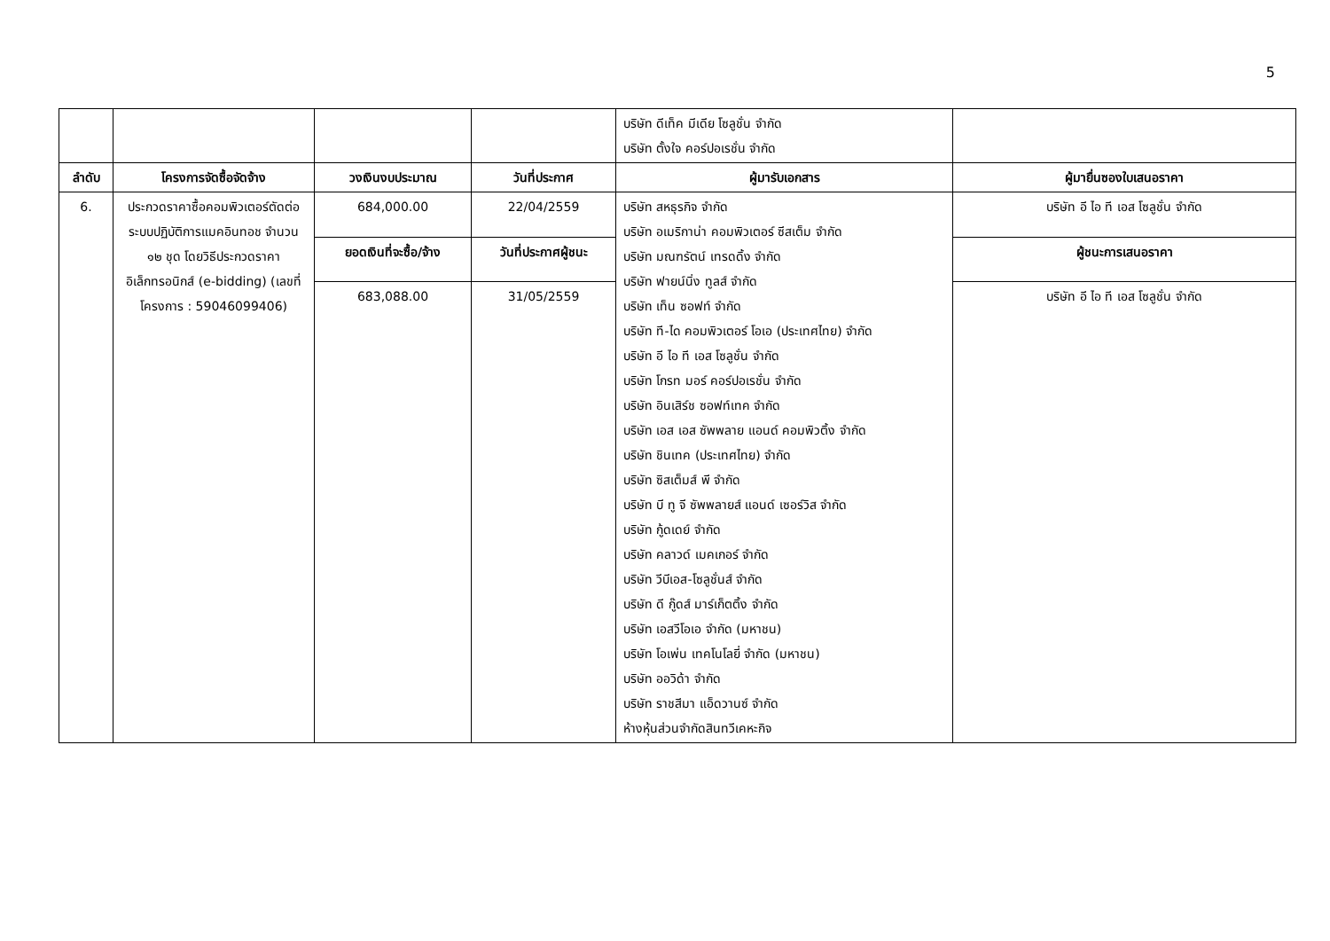5
| | | | | บริษัท ดีเท็ค มีเดีย โซลูชั่น จำกัด บริษัท ตั้งใจ คอร์ปอเรชั่น จำกัด | |
| ลำดับ | โครงการจัดซื้อจัดจ้าง | วงเงินงบประมาณ | วันที่ประกาศ | ผู้มารับเอกสาร | ผู้มายื่นซองใบเสนอราคา |
| 6. | ประกวดราคาซื้อคอมพิวเตอร์ตัดต่อระบบปฏิบัติการแมคอินทอช จำนวน ๑๒ ชุด โดยวิธีประกวดราคาอิเล็กทรอนิกส์ (e-bidding) (เลขที่โครงการ : 59046099406) | 684,000.00 | 22/04/2559 | บริษัท สหธุรกิจ จำกัด บริษัท อเมริกาน่า คอมพิวเตอร์ ซีสเต็ม จำกัด บริษัท มณฑรัตน์ เทรดดิ้ง จำกัด บริษัท ฟายน์นิ่ง ทูลส์ จำกัด บริษัท เท็น ซอฟท์ จำกัด บริษัท ที-ได คอมพิวเตอร์ โอเอ (ประเทศไทย) จำกัด บริษัท อี ไอ ที เอส โซลูชั่น จำกัด บริษัท โกรท มอร์ คอร์ปอเรชั่น จำกัด บริษัท อินเสิร์ช ซอฟท์เทค จำกัด บริษัท เอส เอส ซัพพลาย แอนด์ คอมพิวติ้ง จำกัด บริษัท ชินเทค (ประเทศไทย) จำกัด บริษัท ซิสเต็มส์ พี จำกัด บริษัท บี ทู จี ซัพพลายส์ แอนด์ เซอร์วิส จำกัด บริษัท กู้ดเดย์ จำกัด บริษัท คลาวด์ เมคเกอร์ จำกัด บริษัท วีบีเอส-โซลูชั่นส์ จำกัด บริษัท ดี กู๊ดส์ มาร์เก็ตติ้ง จำกัด บริษัท เอสวีโอเอ จำกัด (มหาชน) บริษัท โอเพ่น เทคโนโลยี่ จำกัด (มหาชน) บริษัท ออวิด้า จำกัด บริษัท ราชสีมา แอ็ดวานซ์ จำกัด ห้างหุ้นส่วนจำกัดสินทวีเคหะกิจ | บริษัท อี ไอ ที เอส โซลูชั่น จำกัด |
| | | ยอดเงินที่จะซื้อ/จ้าง | วันที่ประกาศผู้ชนะ | | ผู้ชนะการเสนอราคา |
| | | 683,088.00 | 31/05/2559 | | บริษัท อี ไอ ที เอส โซลูชั่น จำกัด |